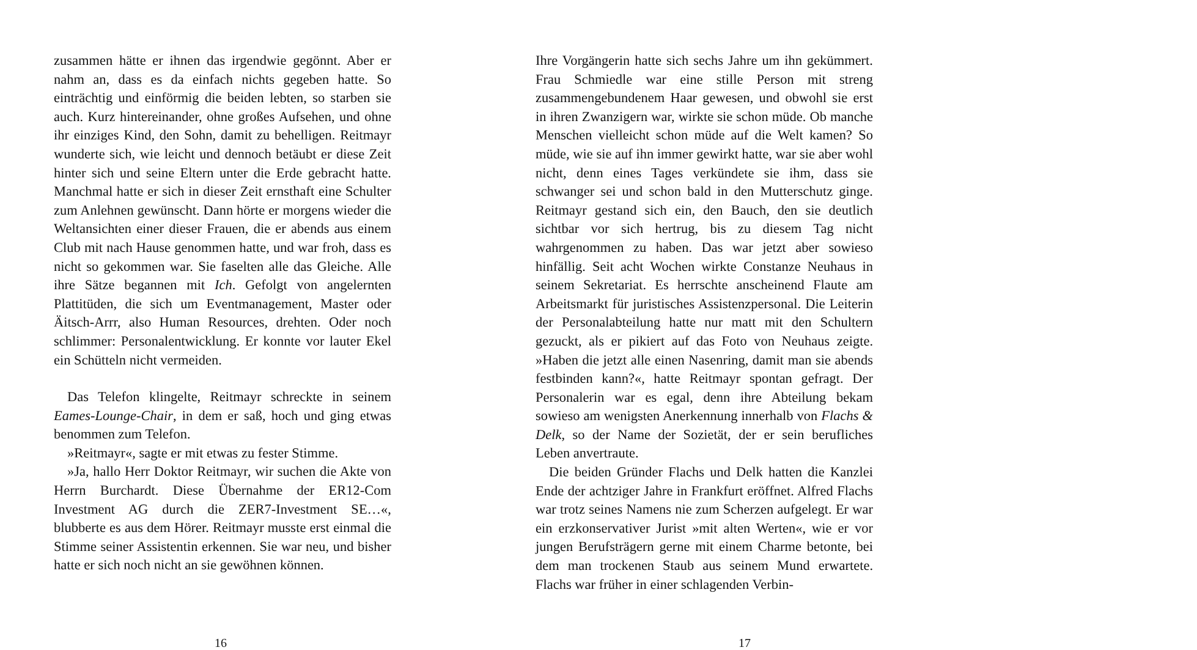zusammen hätte er ihnen das irgendwie gegönnt. Aber er nahm an, dass es da einfach nichts gegeben hatte. So einträchtig und einförmig die beiden lebten, so starben sie auch. Kurz hintereinander, ohne großes Aufsehen, und ohne ihr einziges Kind, den Sohn, damit zu behelligen. Reitmayr wunderte sich, wie leicht und dennoch betäubt er diese Zeit hinter sich und seine Eltern unter die Erde gebracht hatte. Manchmal hatte er sich in dieser Zeit ernsthaft eine Schulter zum Anlehnen gewünscht. Dann hörte er morgens wieder die Weltansichten einer dieser Frauen, die er abends aus einem Club mit nach Hause genommen hatte, und war froh, dass es nicht so gekommen war. Sie faselten alle das Gleiche. Alle ihre Sätze begannen mit Ich. Gefolgt von angelernten Plattitüden, die sich um Eventmanagement, Master oder Äitsch-Arrr, also Human Resources, drehten. Oder noch schlimmer: Personalentwicklung. Er konnte vor lauter Ekel ein Schütteln nicht vermeiden.
Das Telefon klingelte, Reitmayr schreckte in seinem Eames-Lounge-Chair, in dem er saß, hoch und ging etwas benommen zum Telefon.
»Reitmayr«, sagte er mit etwas zu fester Stimme.
»Ja, hallo Herr Doktor Reitmayr, wir suchen die Akte von Herrn Burchardt. Diese Übernahme der ER12-Com Investment AG durch die ZER7-Investment SE…«, blubberte es aus dem Hörer. Reitmayr musste erst einmal die Stimme seiner Assistentin erkennen. Sie war neu, und bisher hatte er sich noch nicht an sie gewöhnen können.
16
Ihre Vorgängerin hatte sich sechs Jahre um ihn gekümmert. Frau Schmiedle war eine stille Person mit streng zusammengebundenem Haar gewesen, und obwohl sie erst in ihren Zwanzigern war, wirkte sie schon müde. Ob manche Menschen vielleicht schon müde auf die Welt kamen? So müde, wie sie auf ihn immer gewirkt hatte, war sie aber wohl nicht, denn eines Tages verkündete sie ihm, dass sie schwanger sei und schon bald in den Mutterschutz ginge. Reitmayr gestand sich ein, den Bauch, den sie deutlich sichtbar vor sich hertrug, bis zu diesem Tag nicht wahrgenommen zu haben. Das war jetzt aber sowieso hinfällig. Seit acht Wochen wirkte Constanze Neuhaus in seinem Sekretariat. Es herrschte anscheinend Flaute am Arbeitsmarkt für juristisches Assistenzpersonal. Die Leiterin der Personalabteilung hatte nur matt mit den Schultern gezuckt, als er pikiert auf das Foto von Neuhaus zeigte. »Haben die jetzt alle einen Nasenring, damit man sie abends festbinden kann?«, hatte Reitmayr spontan gefragt. Der Personalerin war es egal, denn ihre Abteilung bekam sowieso am wenigsten Anerkennung innerhalb von Flachs & Delk, so der Name der Sozietät, der er sein berufliches Leben anvertraute.
Die beiden Gründer Flachs und Delk hatten die Kanzlei Ende der achtziger Jahre in Frankfurt eröffnet. Alfred Flachs war trotz seines Namens nie zum Scherzen aufgelegt. Er war ein erzkonservativer Jurist »mit alten Werten«, wie er vor jungen Berufsträgern gerne mit einem Charme betonte, bei dem man trockenen Staub aus seinem Mund erwartete. Flachs war früher in einer schlagenden Verbin-
17